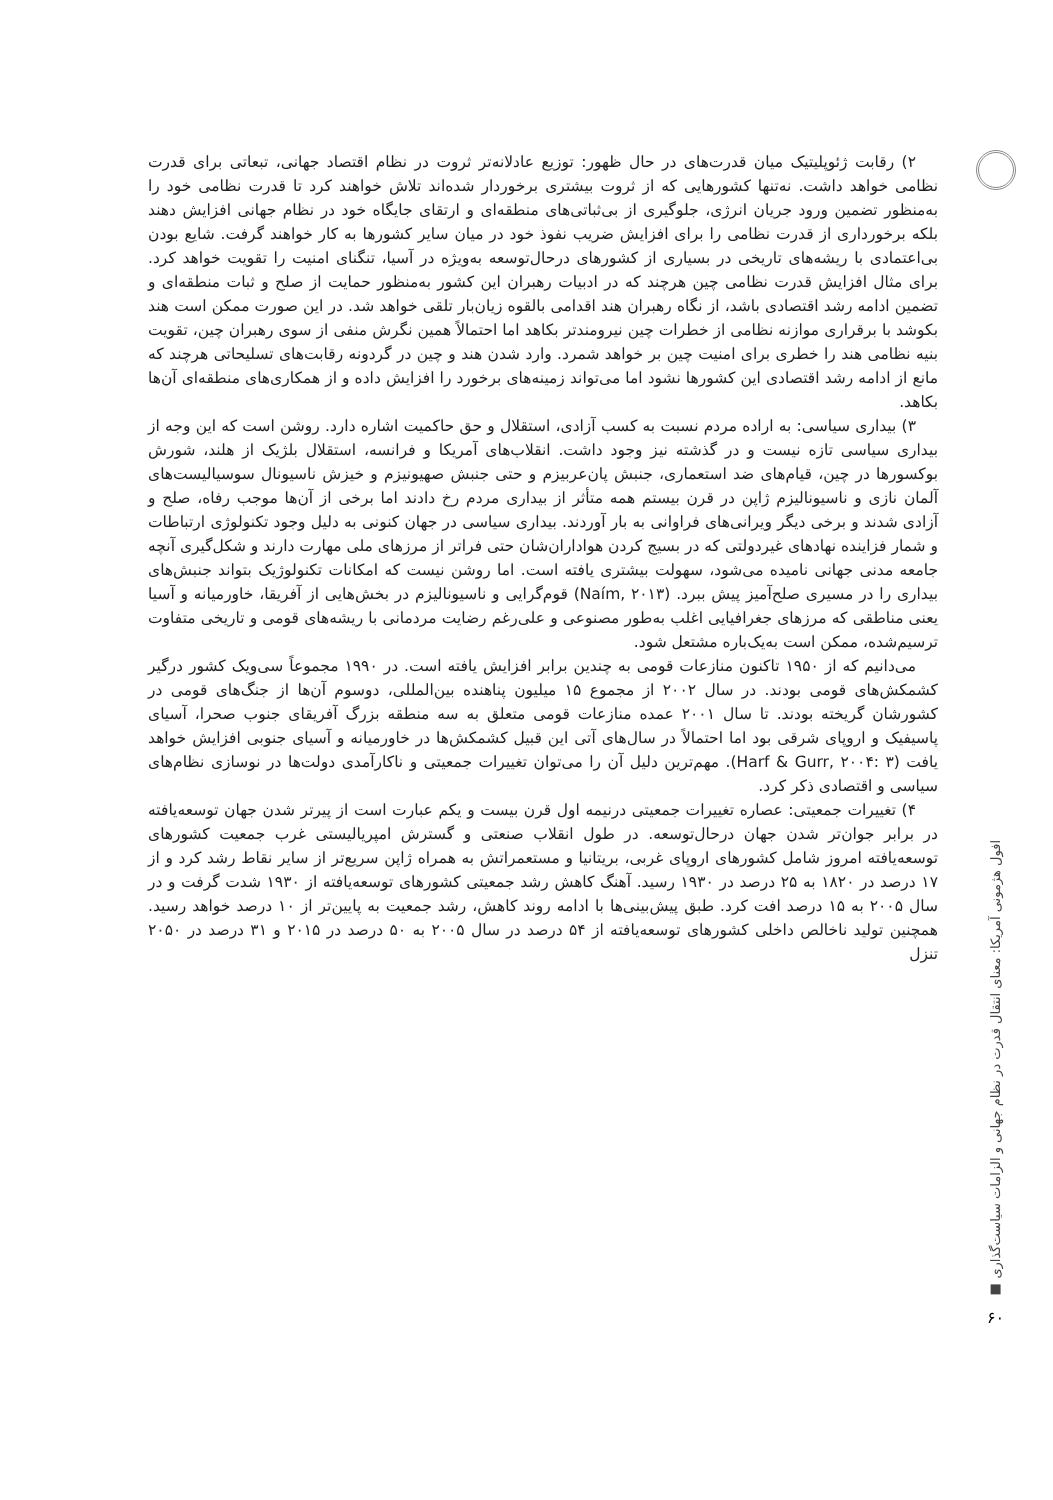افول هژمونی آمریکا: معنای انتقال قدرت در نظام جهانی و الزامات سیاست‌گذاری ■
۶۰
۲) رقابت ژئوپلیتیک میان قدرت‌های در حال ظهور: توزیع عادلانه‌تر ثروت در نظام اقتصاد جهانی، تبعاتی برای قدرت نظامی خواهد داشت. نه‌تنها کشورهایی که از ثروت بیشتری برخوردار شده‌اند تلاش خواهند کرد تا قدرت نظامی خود را به‌منظور تضمین ورود جریان انرژی، جلوگیری از بی‌ثباتی‌های منطقه‌ای و ارتقای جایگاه خود در نظام جهانی افزایش دهند بلکه برخورداری از قدرت نظامی را برای افزایش ضریب نفوذ خود در میان سایر کشورها به کار خواهند گرفت. شایع بودن بی‌اعتمادی با ریشه‌های تاریخی در بسیاری از کشورهای درحال‌توسعه به‌ویژه در آسیا، تنگنای امنیت را تقویت خواهد کرد. برای مثال افزایش قدرت نظامی چین هرچند که در ادبیات رهبران این کشور به‌منظور حمایت از صلح و ثبات منطقه‌ای و تضمین ادامه رشد اقتصادی باشد، از نگاه رهبران هند اقدامی بالقوه زیان‌بار تلقی خواهد شد. در این صورت ممکن است هند بکوشد با برقراری موازنه نظامی از خطرات چین نیرومندتر بکاهد اما احتمالاً همین نگرش منفی از سوی رهبران چین، تقویت بنیه نظامی هند را خطری برای امنیت چین بر خواهد شمرد. وارد شدن هند و چین در گردونه رقابت‌های تسلیحاتی هرچند که مانع از ادامه رشد اقتصادی این کشورها نشود اما می‌تواند زمینه‌های برخورد را افزایش داده و از همکاری‌های منطقه‌ای آن‌ها بکاهد.
۳) بیداری سیاسی: به اراده مردم نسبت به کسب آزادی، استقلال و حق حاکمیت اشاره دارد. روشن است که این وجه از بیداری سیاسی تازه نیست و در گذشته نیز وجود داشت. انقلاب‌های آمریکا و فرانسه، استقلال بلژیک از هلند، شورش بوکسورها در چین، قیام‌های ضد استعماری، جنبش پان‌عربیزم و حتی جنبش صهیونیزم و خیزش ناسیونال سوسیالیست‌های آلمان نازی و ناسیونالیزم ژاپن در قرن بیستم همه متأثر از بیداری مردم رخ دادند اما برخی از آن‌ها موجب رفاه، صلح و آزادی شدند و برخی دیگر ویرانی‌های فراوانی به بار آوردند. بیداری سیاسی در جهان کنونی به دلیل وجود تکنولوژی ارتباطات و شمار فزاینده نهادهای غیردولتی که در بسیج کردن هواداران‌شان حتی فراتر از مرزهای ملی مهارت دارند و شکل‌گیری آنچه جامعه مدنی جهانی نامیده می‌شود، سهولت بیشتری یافته است. اما روشن نیست که امکانات تکنولوژیک بتواند جنبش‌های بیداری را در مسیری صلح‌آمیز پیش ببرد. (Naím, ۲۰۱۳) قوم‌گرایی و ناسیونالیزم در بخش‌هایی از آفریقا، خاورمیانه و آسیا یعنی مناطقی که مرزهای جغرافیایی اغلب به‌طور مصنوعی و علی‌رغم رضایت مردمانی با ریشه‌های قومی و تاریخی متفاوت ترسیم‌شده، ممکن است به‌یک‌باره مشتعل شود.
می‌دانیم که از ۱۹۵۰ تاکنون منازعات قومی به چندین برابر افزایش یافته است. در ۱۹۹۰ مجموعاً سی‌ویک کشور درگیر کشمکش‌های قومی بودند. در سال ۲۰۰۲ از مجموع ۱۵ میلیون پناهنده بین‌المللی، دوسوم آن‌ها از جنگ‌های قومی در کشورشان گریخته بودند. تا سال ۲۰۰۱ عمده منازعات قومی متعلق به سه منطقه بزرگ آفریقای جنوب صحرا، آسیای پاسیفیک و اروپای شرقی بود اما احتمالاً در سال‌های آتی این قبیل کشمکش‌ها در خاورمیانه و آسیای جنوبی افزایش خواهد یافت (Harf & Gurr, ۲۰۰۴: ۳). مهم‌ترین دلیل آن را می‌توان تغییرات جمعیتی و ناکارآمدی دولت‌ها در نوسازی نظام‌های سیاسی و اقتصادی ذکر کرد.
۴) تغییرات جمعیتی: عصاره تغییرات جمعیتی درنیمه اول قرن بیست و یکم عبارت است از پیرتر شدن جهان توسعه‌یافته در برابر جوان‌تر شدن جهان درحال‌توسعه. در طول انقلاب صنعتی و گسترش امپریالیستی غرب جمعیت کشورهای توسعه‌یافته امروز شامل کشورهای اروپای غربی، بریتانیا و مستعمراتش به همراه ژاپن سریع‌تر از سایر نقاط رشد کرد و از ۱۷ درصد در ۱۸۲۰ به ۲۵ درصد در ۱۹۳۰ رسید. آهنگ کاهش رشد جمعیتی کشورهای توسعه‌یافته از ۱۹۳۰ شدت گرفت و در سال ۲۰۰۵ به ۱۵ درصد افت کرد. طبق پیش‌بینی‌ها با ادامه روند کاهش، رشد جمعیت به پایین‌تر از ۱۰ درصد خواهد رسید. همچنین تولید ناخالص داخلی کشورهای توسعه‌یافته از ۵۴ درصد در سال ۲۰۰۵ به ۵۰ درصد در ۲۰۱۵ و ۳۱ درصد در ۲۰۵۰ تنزل